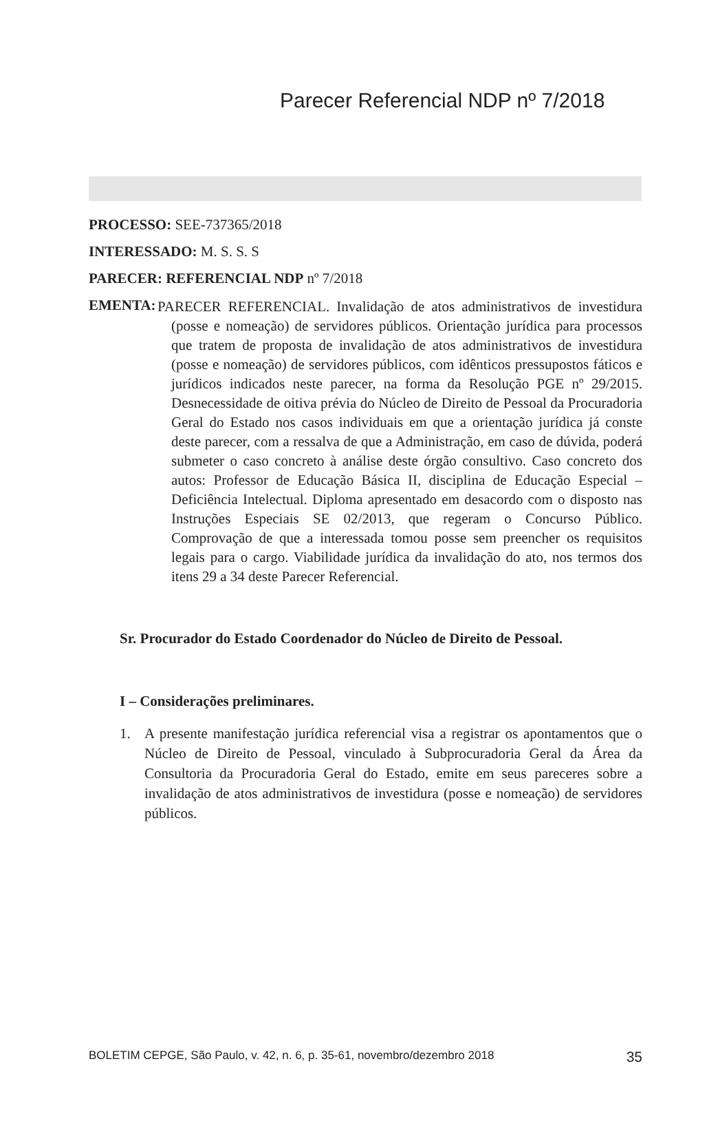Parecer Referencial NDP nº 7/2018
PROCESSO: SEE-737365/2018
INTERESSADO: M. S. S. S
PARECER: REFERENCIAL NDP nº 7/2018
EMENTA:
PARECER REFERENCIAL. Invalidação de atos administrativos de investidura (posse e nomeação) de servidores públicos. Orientação jurídica para processos que tratem de proposta de invalidação de atos administrativos de investidura (posse e nomeação) de servidores públicos, com idênticos pressupostos fáticos e jurídicos indicados neste parecer, na forma da Resolução PGE nº 29/2015. Desnecessidade de oitiva prévia do Núcleo de Direito de Pessoal da Procuradoria Geral do Estado nos casos individuais em que a orientação jurídica já conste deste parecer, com a ressalva de que a Administração, em caso de dúvida, poderá submeter o caso concreto à análise deste órgão consultivo. Caso concreto dos autos: Professor de Educação Básica II, disciplina de Educação Especial – Deficiência Intelectual. Diploma apresentado em desacordo com o disposto nas Instruções Especiais SE 02/2013, que regeram o Concurso Público. Comprovação de que a interessada tomou posse sem preencher os requisitos legais para o cargo. Viabilidade jurídica da invalidação do ato, nos termos dos itens 29 a 34 deste Parecer Referencial.
Sr. Procurador do Estado Coordenador do Núcleo de Direito de Pessoal.
I – Considerações preliminares.
1. A presente manifestação jurídica referencial visa a registrar os apontamentos que o Núcleo de Direito de Pessoal, vinculado à Subprocuradoria Geral da Área da Consultoria da Procuradoria Geral do Estado, emite em seus pareceres sobre a invalidação de atos administrativos de investidura (posse e nomeação) de servidores públicos.
BOLETIM CEPGE, São Paulo, v. 42, n. 6, p. 35-61, novembro/dezembro 2018 35